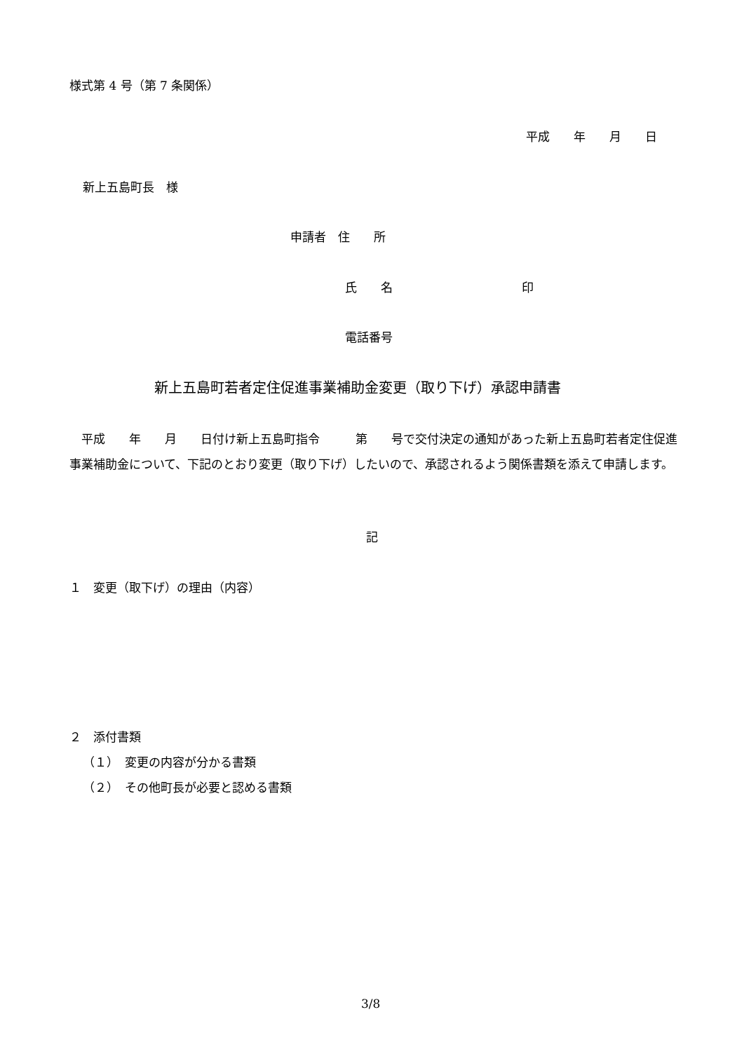様式第 4 号（第 7 条関係）
平成　　年　　月　　日
新上五島町長　様
申請者　住　　所
氏　　名 印
電話番号
新上五島町若者定住促進事業補助金変更（取り下げ）承認申請書
　平成　　年　　月　　日付け新上五島町指令　　　第　　号で交付決定の通知があった新上五島町若者定住促進事業補助金について、下記のとおり変更（取り下げ）したいので、承認されるよう関係書類を添えて申請します。
記
１　変更（取下げ）の理由（内容）
２　添付書類
（１）　変更の内容が分かる書類
（２）　その他町長が必要と認める書類
3/8